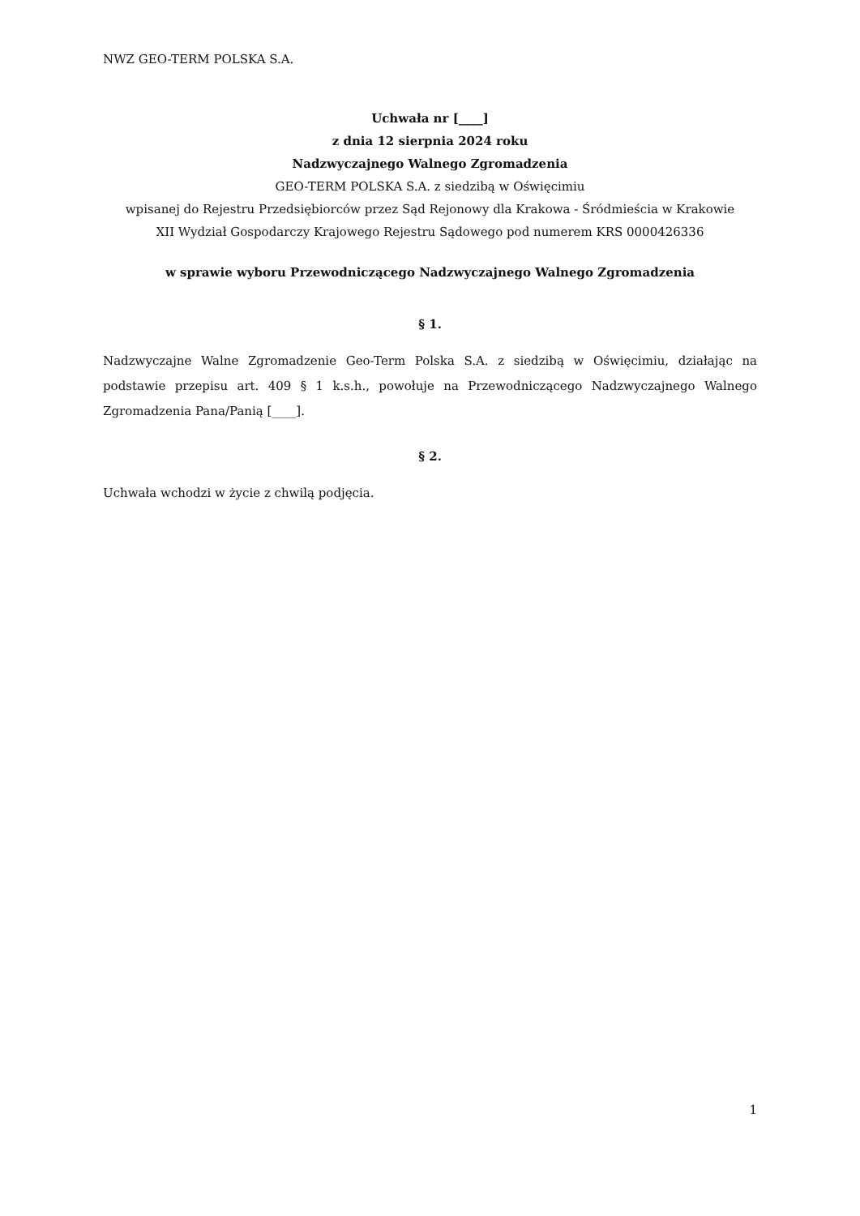NWZ GEO-TERM POLSKA S.A.
Uchwała nr [____]
z dnia 12 sierpnia 2024 roku
Nadzwyczajnego Walnego Zgromadzenia
GEO-TERM POLSKA S.A. z siedzibą w Oświęcimiu
wpisanej do Rejestru Przedsiębiorców przez Sąd Rejonowy dla Krakowa - Śródmieścia w Krakowie
XII Wydział Gospodarczy Krajowego Rejestru Sądowego pod numerem KRS 0000426336
w sprawie wyboru Przewodniczącego Nadzwyczajnego Walnego Zgromadzenia
§ 1.
Nadzwyczajne Walne Zgromadzenie Geo-Term Polska S.A. z siedzibą w Oświęcimiu, działając na podstawie przepisu art. 409 § 1 k.s.h., powołuje na Przewodniczącego Nadzwyczajnego Walnego Zgromadzenia Pana/Panią [____].
§ 2.
Uchwała wchodzi w życie z chwilą podjęcia.
1